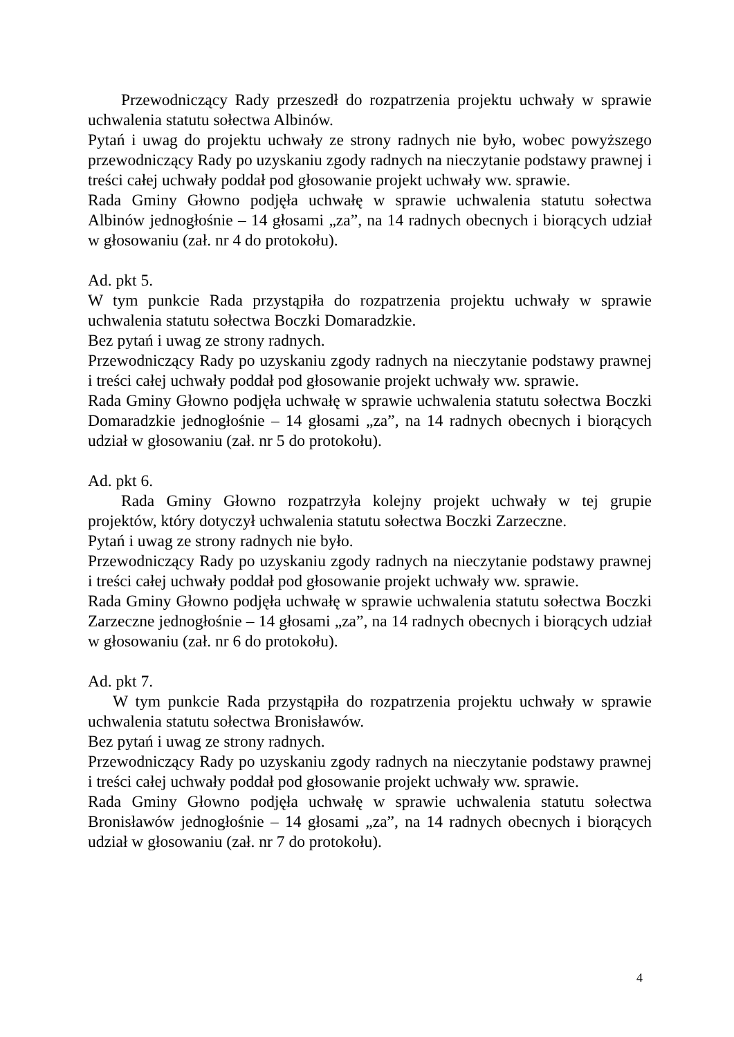Przewodniczący Rady przeszedł do rozpatrzenia projektu uchwały w sprawie uchwalenia statutu sołectwa Albinów.
Pytań i uwag do projektu uchwały ze strony radnych nie było, wobec powyższego przewodniczący Rady po uzyskaniu zgody radnych na nieczytanie podstawy prawnej i treści całej uchwały poddał pod głosowanie projekt uchwały ww. sprawie.
Rada Gminy Głowno podjęła uchwałę w sprawie uchwalenia statutu sołectwa Albinów jednogłośnie – 14 głosami „za”, na 14 radnych obecnych i biorących udział w głosowaniu (zał. nr 4 do protokołu).
Ad. pkt 5.
W tym punkcie Rada przystąpiła do rozpatrzenia projektu uchwały w sprawie uchwalenia statutu sołectwa Boczki Domaradzkie.
Bez pytań i uwag ze strony radnych.
Przewodniczący Rady po uzyskaniu zgody radnych na nieczytanie podstawy prawnej i treści całej uchwały poddał pod głosowanie projekt uchwały ww. sprawie.
Rada Gminy Głowno podjęła uchwałę w sprawie uchwalenia statutu sołectwa Boczki Domaradzkie jednogłośnie – 14 głosami „za”, na 14 radnych obecnych i biorących udział w głosowaniu (zał. nr 5 do protokołu).
Ad. pkt 6.
Rada Gminy Głowno rozpatrzyła kolejny projekt uchwały w tej grupie projektów, który dotyczył uchwalenia statutu sołectwa Boczki Zarzeczne.
Pytań i uwag ze strony radnych nie było.
Przewodniczący Rady po uzyskaniu zgody radnych na nieczytanie podstawy prawnej i treści całej uchwały poddał pod głosowanie projekt uchwały ww. sprawie.
Rada Gminy Głowno podjęła uchwałę w sprawie uchwalenia statutu sołectwa Boczki Zarzeczne jednogłośnie – 14 głosami „za”, na 14 radnych obecnych i biorących udział w głosowaniu (zał. nr 6 do protokołu).
Ad. pkt 7.
W tym punkcie Rada przystąpiła do rozpatrzenia projektu uchwały w sprawie uchwalenia statutu sołectwa Bronisławów.
Bez pytań i uwag ze strony radnych.
Przewodniczący Rady po uzyskaniu zgody radnych na nieczytanie podstawy prawnej i treści całej uchwały poddał pod głosowanie projekt uchwały ww. sprawie.
Rada Gminy Głowno podjęła uchwałę w sprawie uchwalenia statutu sołectwa Bronisławów jednogłośnie – 14 głosami „za”, na 14 radnych obecnych i biorących udział w głosowaniu (zał. nr 7 do protokołu).
4